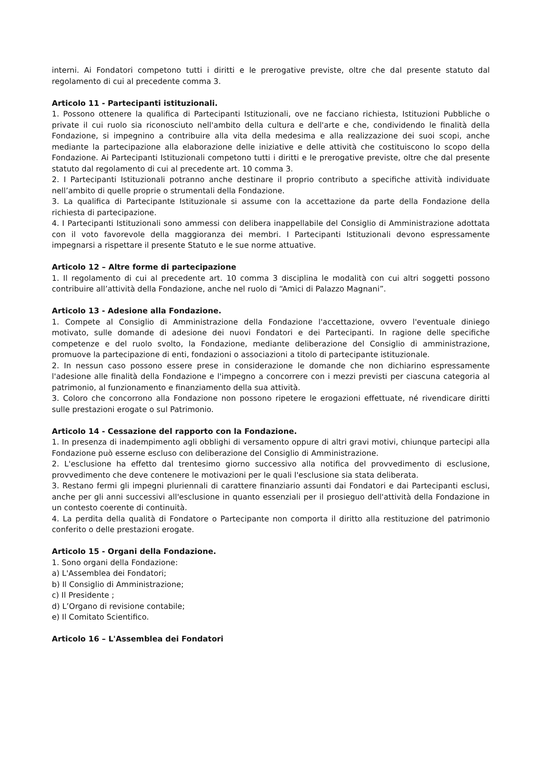interni. Ai Fondatori competono tutti i diritti e le prerogative previste, oltre che dal presente statuto dal regolamento di cui al precedente comma 3.
Articolo 11 - Partecipanti istituzionali.
1. Possono ottenere la qualifica di Partecipanti Istituzionali, ove ne facciano richiesta, Istituzioni Pubbliche o private il cui ruolo sia riconosciuto nell'ambito della cultura e dell'arte e che, condividendo le finalità della Fondazione, si impegnino a contribuire alla vita della medesima e alla realizzazione dei suoi scopi, anche mediante la partecipazione alla elaborazione delle iniziative e delle attività che costituiscono lo scopo della Fondazione. Ai Partecipanti Istituzionali competono tutti i diritti e le prerogative previste, oltre che dal presente statuto dal regolamento di cui al precedente art. 10 comma 3.
2. I Partecipanti Istituzionali potranno anche destinare il proprio contributo a specifiche attività individuate nell’ambito di quelle proprie o strumentali della Fondazione.
3. La qualifica di Partecipante Istituzionale si assume con la accettazione da parte della Fondazione della richiesta di partecipazione.
4. I Partecipanti Istituzionali sono ammessi con delibera inappellabile del Consiglio di Amministrazione adottata con il voto favorevole della maggioranza dei membri. I Partecipanti Istituzionali devono espressamente impegnarsi a rispettare il presente Statuto e le sue norme attuative.
Articolo 12 – Altre forme di partecipazione
1. Il regolamento di cui al precedente art. 10 comma 3 disciplina le modalità con cui altri soggetti possono contribuire all’attività della Fondazione, anche nel ruolo di “Amici di Palazzo Magnani”.
Articolo 13 - Adesione alla Fondazione.
1. Compete al Consiglio di Amministrazione della Fondazione l'accettazione, ovvero l'eventuale diniego motivato, sulle domande di adesione dei nuovi Fondatori e dei Partecipanti. In ragione delle specifiche competenze e del ruolo svolto, la Fondazione, mediante deliberazione del Consiglio di amministrazione, promuove la partecipazione di enti, fondazioni o associazioni a titolo di partecipante istituzionale.
2. In nessun caso possono essere prese in considerazione le domande che non dichiarino espressamente l'adesione alle finalità della Fondazione e l'impegno a concorrere con i mezzi previsti per ciascuna categoria al patrimonio, al funzionamento e finanziamento della sua attività.
3. Coloro che concorrono alla Fondazione non possono ripetere le erogazioni effettuate, né rivendicare diritti sulle prestazioni erogate o sul Patrimonio.
Articolo 14 - Cessazione del rapporto con la Fondazione.
1. In presenza di inadempimento agli obblighi di versamento oppure di altri gravi motivi, chiunque partecipi alla Fondazione può esserne escluso con deliberazione del Consiglio di Amministrazione.
2. L'esclusione ha effetto dal trentesimo giorno successivo alla notifica del provvedimento di esclusione, provvedimento che deve contenere le motivazioni per le quali l'esclusione sia stata deliberata.
3. Restano fermi gli impegni pluriennali di carattere finanziario assunti dai Fondatori e dai Partecipanti esclusi, anche per gli anni successivi all'esclusione in quanto essenziali per il prosieguo dell'attività della Fondazione in un contesto coerente di continuità.
4. La perdita della qualità di Fondatore o Partecipante non comporta il diritto alla restituzione del patrimonio conferito o delle prestazioni erogate.
Articolo 15 - Organi della Fondazione.
1. Sono organi della Fondazione:
a) L'Assemblea dei Fondatori;
b) Il Consiglio di Amministrazione;
c) Il Presidente ;
d) L’Organo di revisione contabile;
e) Il Comitato Scientifico.
Articolo 16 – L'Assemblea dei Fondatori